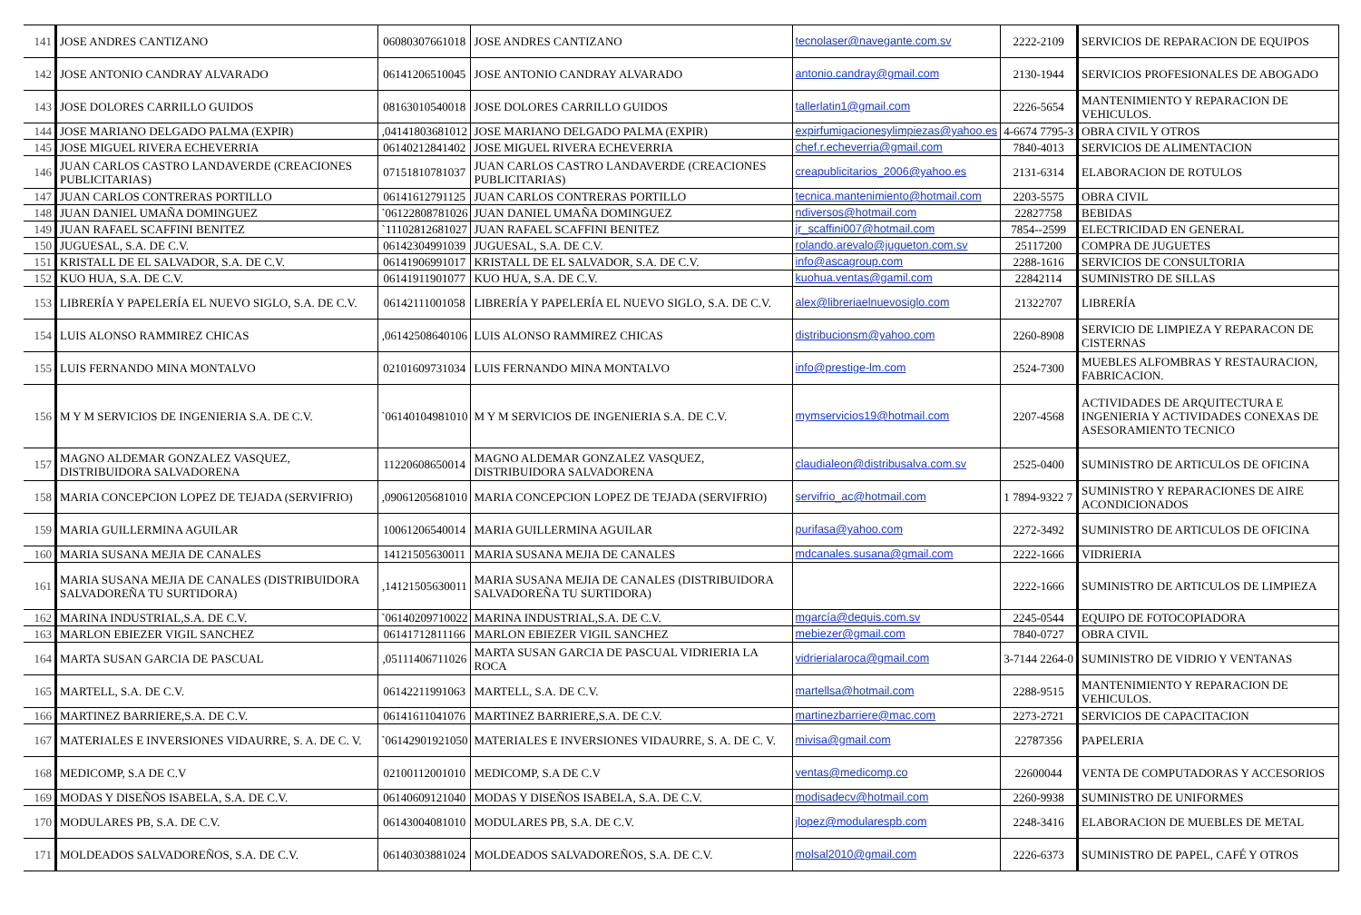| 141 | JOSE ANDRES CANTIZANO | 06080307661018 | JOSE ANDRES CANTIZANO | tecnolaser@navegante.com.sv | 2222-2109 | SERVICIOS DE REPARACION DE EQUIPOS |
| 142 | JOSE ANTONIO CANDRAY ALVARADO | 06141206510045 | JOSE ANTONIO CANDRAY ALVARADO | antonio.candray@gmail.com | 2130-1944 | SERVICIOS PROFESIONALES DE ABOGADO |
| 143 | JOSE DOLORES CARRILLO GUIDOS | 08163010540018 | JOSE DOLORES CARRILLO GUIDOS | tallerlatin1@gmail.com | 2226-5654 | MANTENIMIENTO Y REPARACION DE VEHICULOS. |
| 144 | JOSE MARIANO DELGADO PALMA (EXPIR) | ,04141803681012 | JOSE MARIANO DELGADO PALMA (EXPIR) | expirfumigacionesylimpiezas@yahoo.es | 4-6674 7795-3 | OBRA CIVIL Y OTROS |
| 145 | JOSE MIGUEL RIVERA ECHEVERRIA | 06140212841402 | JOSE MIGUEL RIVERA ECHEVERRIA | chef.r.echeverria@gmail.com | 7840-4013 | SERVICIOS DE ALIMENTACION |
| 146 | JUAN CARLOS CASTRO LANDAVERDE (CREACIONES PUBLICITARIAS) | 07151810781037 | JUAN CARLOS CASTRO LANDAVERDE (CREACIONES PUBLICITARIAS) | creapublicitarios_2006@yahoo.es | 2131-6314 | ELABORACION DE ROTULOS |
| 147 | JUAN CARLOS CONTRERAS PORTILLO | 06141612791125 | JUAN CARLOS CONTRERAS PORTILLO | tecnica.mantenimiento@hotmail.com | 2203-5575 | OBRA CIVIL |
| 148 | JUAN DANIEL UMAÑA DOMINGUEZ | `06122808781026 | JUAN DANIEL UMAÑA DOMINGUEZ | ndiversos@hotmail.com | 22827758 | BEBIDAS |
| 149 | JUAN RAFAEL SCAFFINI BENITEZ | `11102812681027 | JUAN RAFAEL SCAFFINI BENITEZ | jr_scaffini007@hotmail.com | 7854--2599 | ELECTRICIDAD EN GENERAL |
| 150 | JUGUESAL, S.A. DE C.V. | 06142304991039 | JUGUESAL, S.A. DE C.V. | rolando.arevalo@jugueton.com.sv | 25117200 | COMPRA DE JUGUETES |
| 151 | KRISTALL DE EL SALVADOR, S.A. DE C.V. | 06141906991017 | KRISTALL DE EL SALVADOR, S.A. DE C.V. | info@ascagroup.com | 2288-1616 | SERVICIOS DE CONSULTORIA |
| 152 | KUO HUA, S.A. DE C.V. | 06141911901077 | KUO HUA, S.A. DE C.V. | kuohua.ventas@gamil.com | 22842114 | SUMINISTRO DE SILLAS |
| 153 | LIBRERÍA Y PAPELERÍA EL NUEVO SIGLO, S.A. DE C.V. | 06142111001058 | LIBRERÍA Y PAPELERÍA EL NUEVO SIGLO, S.A. DE C.V. | alex@libreriaelnuevosiglo.com | 21322707 | LIBRERÍA |
| 154 | LUIS ALONSO RAMMIREZ CHICAS | ,06142508640106 | LUIS ALONSO RAMMIREZ CHICAS | distribucionsm@yahoo.com | 2260-8908 | SERVICIO DE LIMPIEZA Y REPARACON DE CISTERNAS |
| 155 | LUIS FERNANDO MINA MONTALVO | 02101609731034 | LUIS FERNANDO MINA MONTALVO | info@prestige-lm.com | 2524-7300 | MUEBLES ALFOMBRAS Y RESTAURACION, FABRICACION. |
| 156 | M Y M SERVICIOS DE INGENIERIA S.A. DE C.V. | `06140104981010 | M Y M SERVICIOS DE INGENIERIA S.A. DE C.V. | mymservicios19@hotmail.com | 2207-4568 | ACTIVIDADES DE ARQUITECTURA E INGENIERIA Y ACTIVIDADES CONEXAS DE ASESORAMIENTO TECNICO |
| 157 | MAGNO ALDEMAR GONZALEZ VASQUEZ, DISTRIBUIDORA SALVADORENA | 11220608650014 | MAGNO ALDEMAR GONZALEZ VASQUEZ, DISTRIBUIDORA SALVADORENA | claudialeon@distribusalva.com.sv | 2525-0400 | SUMINISTRO DE ARTICULOS DE OFICINA |
| 158 | MARIA CONCEPCION LOPEZ DE TEJADA (SERVIFRIO) | ,09061205681010 | MARIA CONCEPCION LOPEZ DE TEJADA (SERVIFRIO) | servifrio_ac@hotmail.com | 1 7894-9322 7 | SUMINISTRO Y REPARACIONES DE AIRE ACONDICIONADOS |
| 159 | MARIA GUILLERMINA AGUILAR | 10061206540014 | MARIA GUILLERMINA AGUILAR | purifasa@yahoo.com | 2272-3492 | SUMINISTRO DE ARTICULOS DE OFICINA |
| 160 | MARIA SUSANA MEJIA DE CANALES | 14121505630011 | MARIA SUSANA MEJIA DE CANALES | mdcanales.susana@gmail.com | 2222-1666 | VIDRIERIA |
| 161 | MARIA SUSANA MEJIA DE CANALES (DISTRIBUIDORA SALVADOREÑA TU SURTIDORA) | ,14121505630011 | MARIA SUSANA MEJIA DE CANALES (DISTRIBUIDORA SALVADOREÑA TU SURTIDORA) | | 2222-1666 | SUMINISTRO DE ARTICULOS DE LIMPIEZA |
| 162 | MARINA INDUSTRIAL,S.A. DE C.V. | `06140209710022 | MARINA INDUSTRIAL,S.A. DE C.V. | mgarcía@dequis.com.sv | 2245-0544 | EQUIPO DE FOTOCOPIADORA |
| 163 | MARLON EBIEZER VIGIL SANCHEZ | 06141712811166 | MARLON EBIEZER VIGIL SANCHEZ | mebiezer@gmail.com | 7840-0727 | OBRA CIVIL |
| 164 | MARTA SUSAN GARCIA DE PASCUAL | ,05111406711026 | MARTA SUSAN GARCIA DE PASCUAL VIDRIERIA LA ROCA | vidrierialaroca@gmail.com | 3-7144 2264-0 | SUMINISTRO DE VIDRIO Y VENTANAS |
| 165 | MARTELL, S.A. DE C.V. | 06142211991063 | MARTELL, S.A. DE C.V. | martellsa@hotmail.com | 2288-9515 | MANTENIMIENTO Y REPARACION DE VEHICULOS. |
| 166 | MARTINEZ BARRIERE,S.A. DE C.V. | 06141611041076 | MARTINEZ BARRIERE,S.A. DE C.V. | martinezbarriere@mac.com | 2273-2721 | SERVICIOS DE CAPACITACION |
| 167 | MATERIALES E INVERSIONES VIDAURRE, S. A. DE C. V. | `06142901921050 | MATERIALES E INVERSIONES VIDAURRE, S. A. DE C. V. | mivisa@gmail.com | 22787356 | PAPELERIA |
| 168 | MEDICOMP, S.A DE C.V | 02100112001010 | MEDICOMP, S.A DE C.V | ventas@medicomp.co | 22600044 | VENTA DE COMPUTADORAS Y ACCESORIOS |
| 169 | MODAS Y DISEÑOS ISABELA, S.A. DE C.V. | 06140609121040 | MODAS Y DISEÑOS ISABELA, S.A. DE C.V. | modisadecv@hotmail.com | 2260-9938 | SUMINISTRO DE UNIFORMES |
| 170 | MODULARES PB, S.A. DE C.V. | 06143004081010 | MODULARES PB, S.A. DE C.V. | jlopez@modularespb.com | 2248-3416 | ELABORACION DE MUEBLES DE METAL |
| 171 | MOLDEADOS SALVADOREÑOS, S.A. DE C.V. | 06140303881024 | MOLDEADOS SALVADOREÑOS, S.A. DE C.V. | molsal2010@gmail.com | 2226-6373 | SUMINISTRO DE PAPEL, CAFÉ Y OTROS |